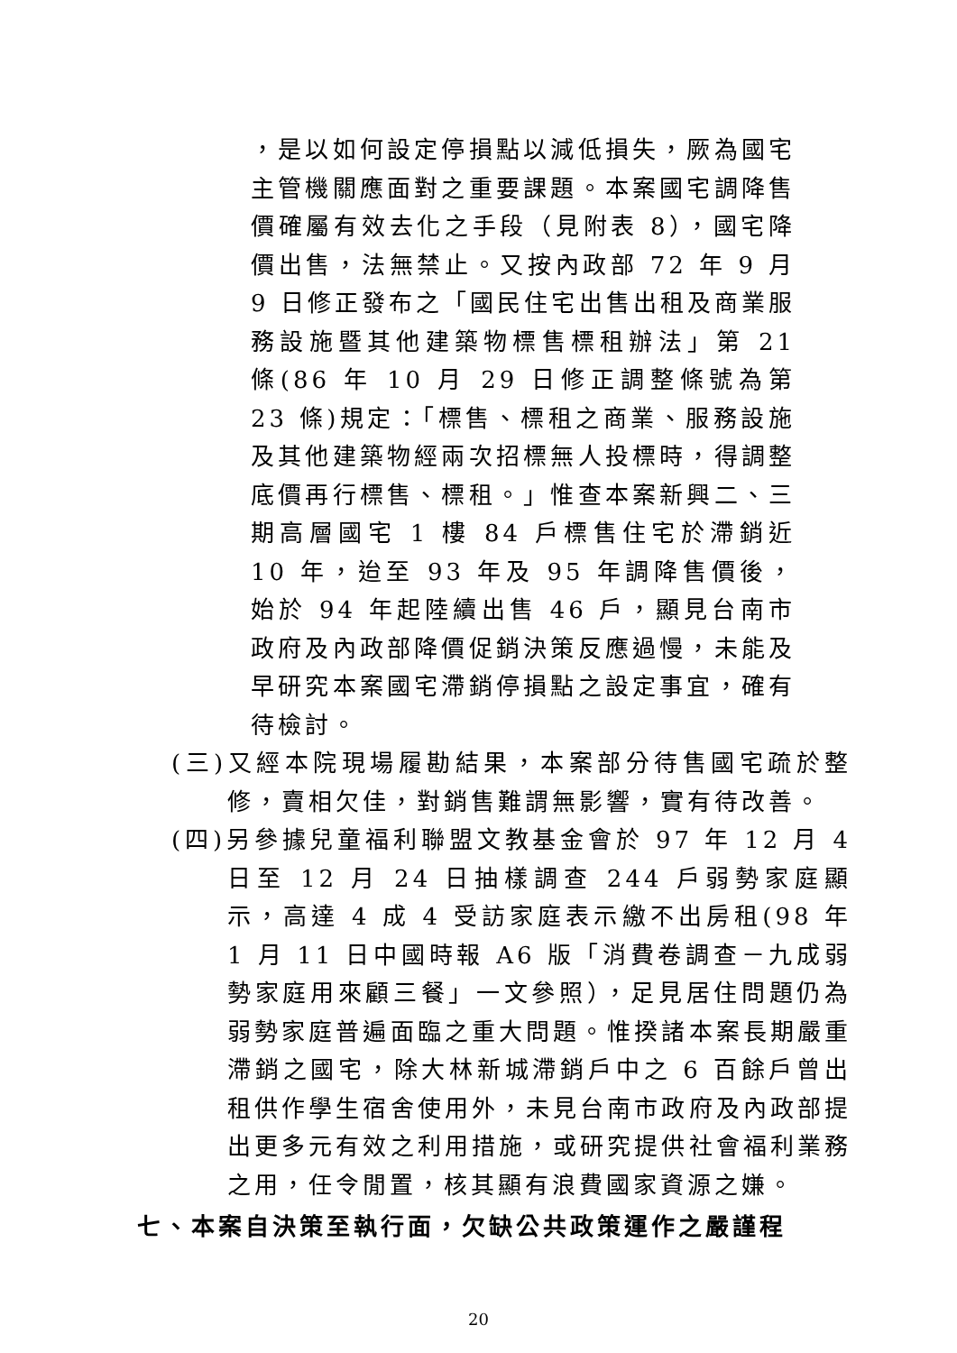，是以如何設定停損點以減低損失，厥為國宅主管機關應面對之重要課題。本案國宅調降售價確屬有效去化之手段（見附表 8），國宅降價出售，法無禁止。又按內政部 72 年 9 月 9 日修正發布之「國民住宅出售出租及商業服務設施暨其他建築物標售標租辦法」第 21 條(86 年 10 月 29 日修正調整條號為第 23 條)規定：「標售、標租之商業、服務設施及其他建築物經兩次招標無人投標時，得調整底價再行標售、標租。」惟查本案新興二、三期高層國宅 1 樓 84 戶標售住宅於滯銷近 10 年，迨至 93 年及 95 年調降售價後，始於 94 年起陸續出售 46 戶，顯見台南市政府及內政部降價促銷決策反應過慢，未能及早研究本案國宅滯銷停損點之設定事宜，確有待檢討。
(三)又經本院現場履勘結果，本案部分待售國宅疏於整修，賣相欠佳，對銷售難謂無影響，實有待改善。
(四)另參據兒童福利聯盟文教基金會於 97 年 12 月 4 日至 12 月 24 日抽樣調查 244 戶弱勢家庭顯示，高達 4 成 4 受訪家庭表示繳不出房租(98 年 1 月 11 日中國時報 A6 版「消費卷調查－九成弱勢家庭用來顧三餐」一文參照），足見居住問題仍為弱勢家庭普遍面臨之重大問題。惟揆諸本案長期嚴重滯銷之國宅，除大林新城滯銷戶中之 6 百餘戶曾出租供作學生宿舍使用外，未見台南市政府及內政部提出更多元有效之利用措施，或研究提供社會福利業務之用，任令閒置，核其顯有浪費國家資源之嫌。
七、本案自決策至執行面，欠缺公共政策運作之嚴謹程
20